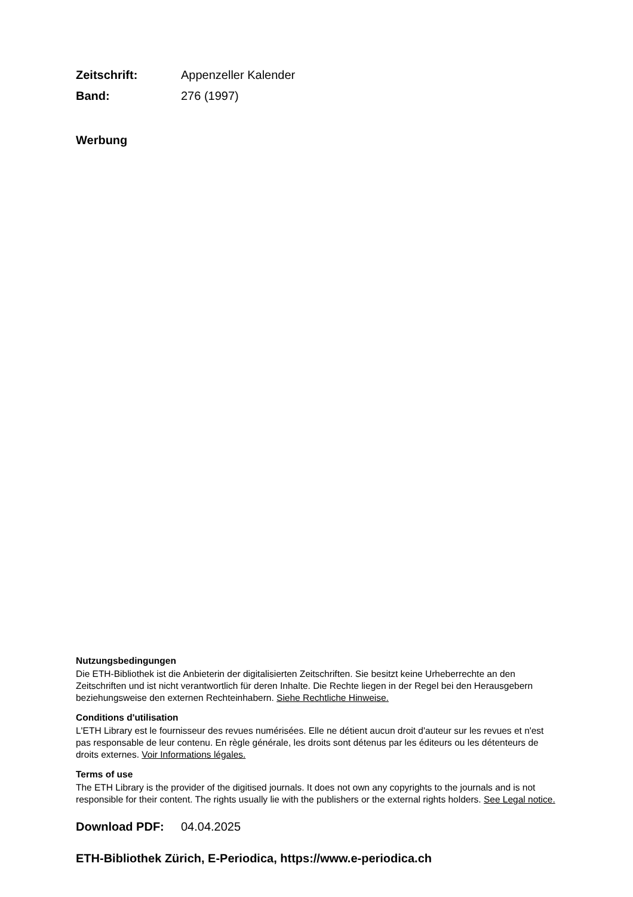Zeitschrift: Appenzeller Kalender
Band: 276 (1997)
Werbung
Nutzungsbedingungen
Die ETH-Bibliothek ist die Anbieterin der digitalisierten Zeitschriften. Sie besitzt keine Urheberrechte an den Zeitschriften und ist nicht verantwortlich für deren Inhalte. Die Rechte liegen in der Regel bei den Herausgebern beziehungsweise den externen Rechteinhabern. Siehe Rechtliche Hinweise.
Conditions d'utilisation
L'ETH Library est le fournisseur des revues numérisées. Elle ne détient aucun droit d'auteur sur les revues et n'est pas responsable de leur contenu. En règle générale, les droits sont détenus par les éditeurs ou les détenteurs de droits externes. Voir Informations légales.
Terms of use
The ETH Library is the provider of the digitised journals. It does not own any copyrights to the journals and is not responsible for their content. The rights usually lie with the publishers or the external rights holders. See Legal notice.
Download PDF: 04.04.2025
ETH-Bibliothek Zürich, E-Periodica, https://www.e-periodica.ch